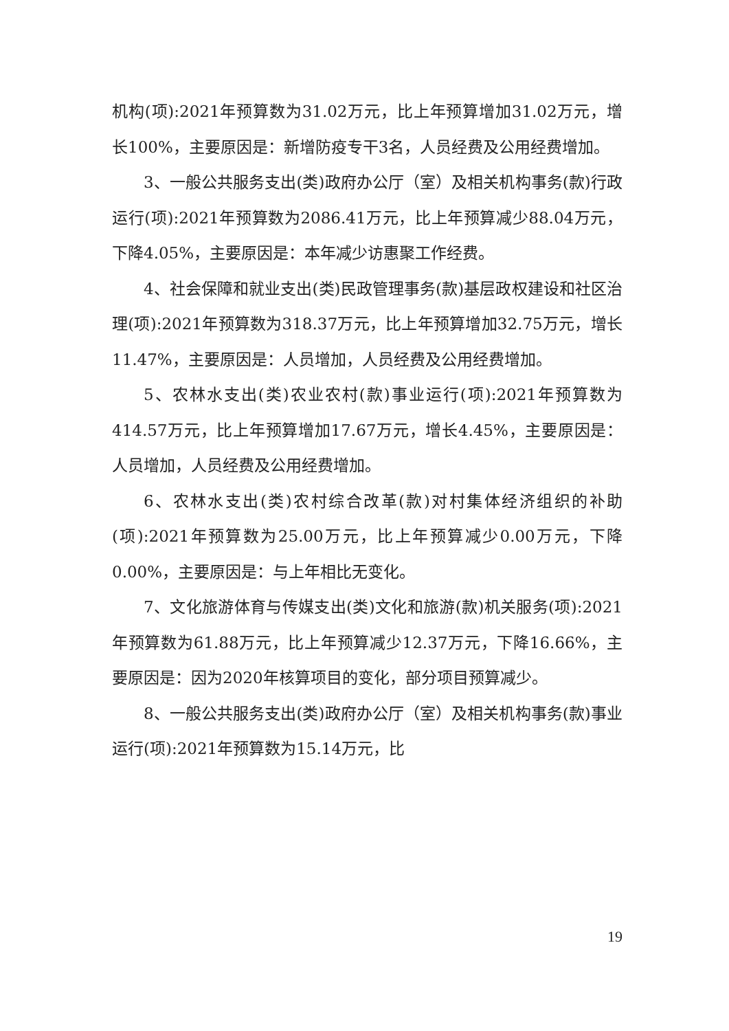机构(项):2021年预算数为31.02万元，比上年预算增加31.02万元，增长100%，主要原因是：新增防疫专干3名，人员经费及公用经费增加。
3、一般公共服务支出(类)政府办公厅（室）及相关机构事务(款)行政运行(项):2021年预算数为2086.41万元，比上年预算减少88.04万元，下降4.05%，主要原因是：本年减少访惠聚工作经费。
4、社会保障和就业支出(类)民政管理事务(款)基层政权建设和社区治理(项):2021年预算数为318.37万元，比上年预算增加32.75万元，增长11.47%，主要原因是：人员增加，人员经费及公用经费增加。
5、农林水支出(类)农业农村(款)事业运行(项):2021年预算数为414.57万元，比上年预算增加17.67万元，增长4.45%，主要原因是：人员增加，人员经费及公用经费增加。
6、农林水支出(类)农村综合改革(款)对村集体经济组织的补助(项):2021年预算数为25.00万元，比上年预算减少0.00万元，下降0.00%，主要原因是：与上年相比无变化。
7、文化旅游体育与传媒支出(类)文化和旅游(款)机关服务(项):2021年预算数为61.88万元，比上年预算减少12.37万元，下降16.66%，主要原因是：因为2020年核算项目的变化，部分项目预算减少。
8、一般公共服务支出(类)政府办公厅（室）及相关机构事务(款)事业运行(项):2021年预算数为15.14万元，比
19